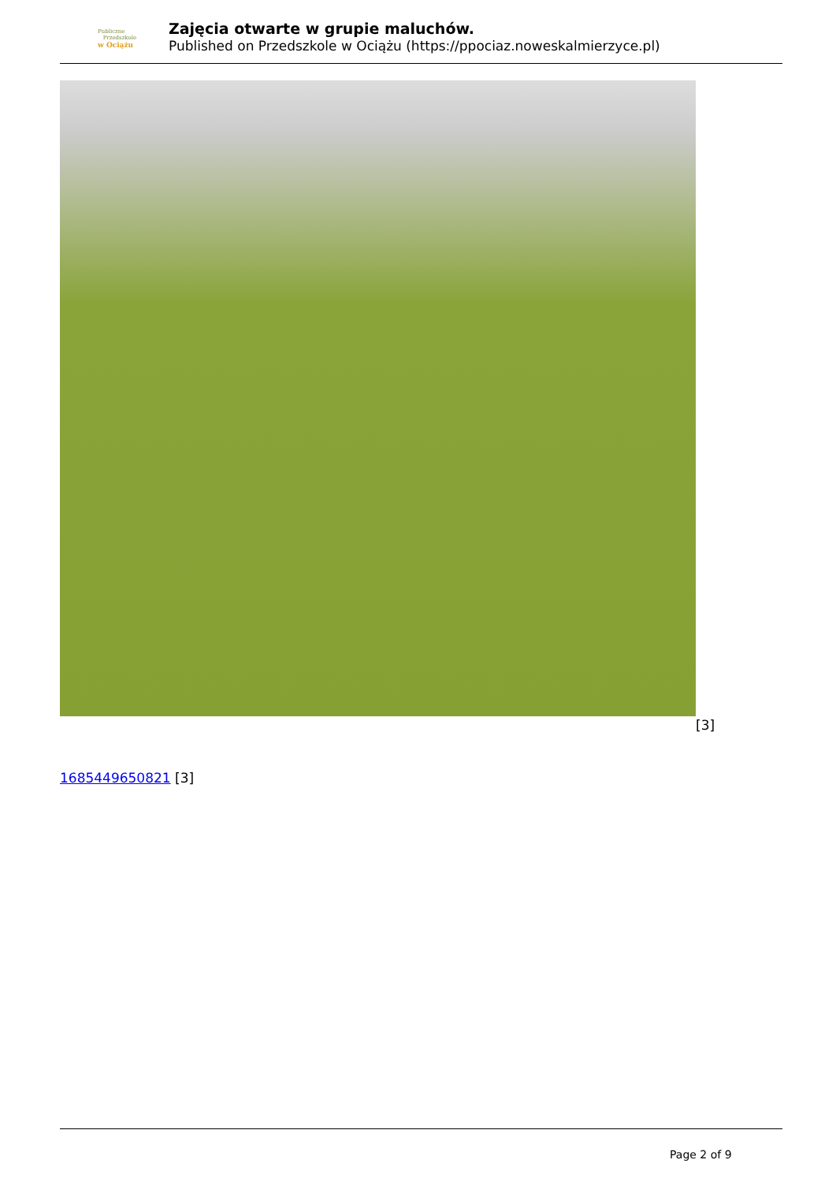Publiczne
Przedszkole
w Ociążu
Zajęcia otwarte w grupie maluchów.
Published on Przedszkole w Ociążu (https://ppociaz.noweskalmierzyce.pl)
[3]
1685449650821 [3]
Page 2 of 9